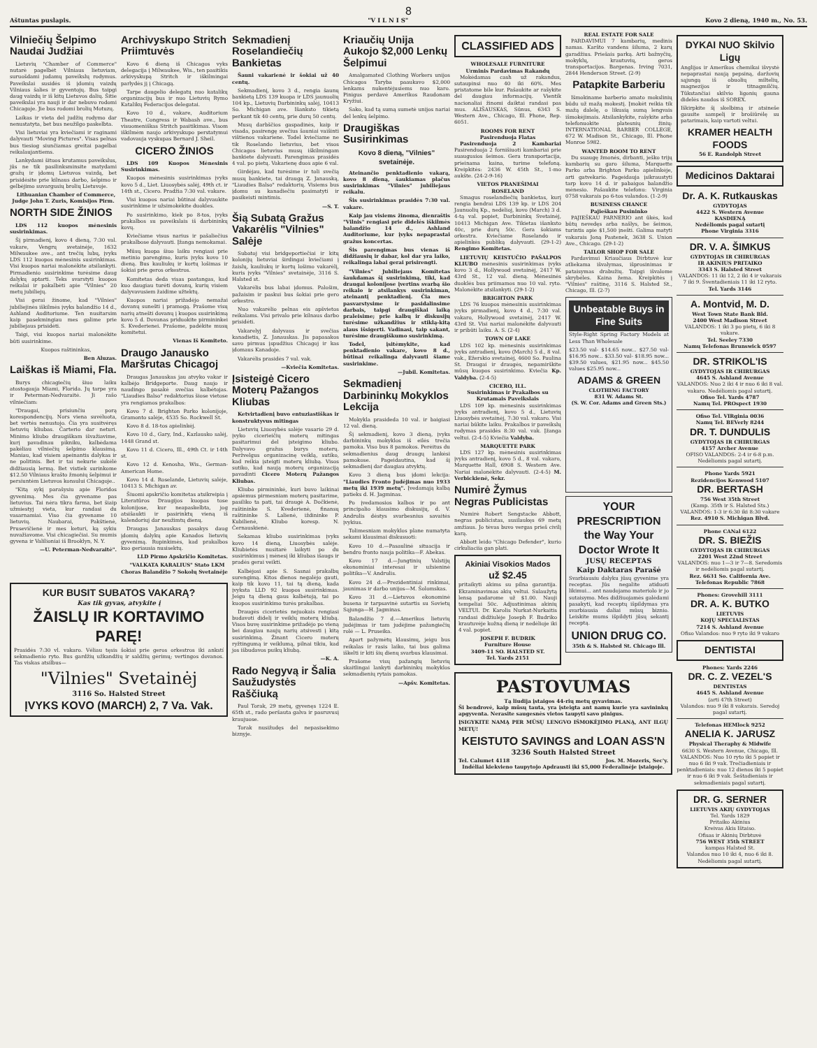8
Aštuntas puslapis. "V I L N I S" Kovo 2 dieną, 1940 m., No. 53.
Vilniečių Šelpimo Naudai Judžiai
Lietuvių "Chamber of Commerce" nutarė pagelbėt Vilniaus lietuviam, suruošdami judamų paveikslų rodymus. Paveikslai susidės iš įdomių vaizdų Vilniaus šalies ir gyventojų. Bus taipgi daug vaizdų ir iš kitų Lietuvos dalių. Šitie paveikslai yra nauji ir dar nebuvo rodomi Chicagoje. Jie bus rodomi brolių Motuzų.
Laikas ir vieta del judžių rodymo dar nenustatyta, bet bus neužilgo paskelbta.
Visi lietuviai yra kviečiami ir raginami dalyvauti "Moving Pictures". Visas pelnas bus tiesiog siunčiamas greitai pagelbai reikalaujantiems.
Lankydami šituos krutamus paveikslus, jūs ne tik pasilinksminsite matydami gražų ir įdomų Lietuvos vaizdą, bet prisidėsite prie kilnaus darbo, šelpimo ir gelbėjimo suvargusių brolių Lietuvoje.
Lithuanian Chamber of Commerce, Judge John T. Zuris, Komisijos Pirm.
NORTH SIDE ŽINIOS
LDS 112 kuopos mėnesinis susirinkimas.
Šį pirmadienį, kovo 4 dieną, 7:30 val. vakare, Vengrų svetainėje, 1632 Milwaukee ave., ant trečių lubų, įvyks LDS 112 kuopos mėnesinis susirinkimas. Visi kuopos nariai malonėkite atsilankyti. Pirmadienio susirinkime turėsime daug dalykų aptarti. Teks svarstyti kuopos reikalai ir pakalbėti apie "Vilnies" 20 metų jubiliejų.
Visi gerai žinome, kad "Vilnies" jubiliejinės iškilmės įvyks balandžio 14 d., Ashland Auditoriume. Ten nusitarsim kaip pasekmingiau mes galime prie jubiliejaus prisidėti.
Taigi, visi kuopos nariai malonėkite būti susirinkime.
Kuopos raštininkas,
Ben Aluzas.
Laiškas iš Miami, Fla.
Burys chicagiečių šiuo laiku atostogauja Miami, Florida. Jų tarpe yra ir Peterman-Nedvaraitė. Ji rašo vilniečiam:
"Draugai, prisiunčiu porą korespondencijų. Nors viena suvėluota, bet vertės nenustojo. Čia yra susitvėręs lietuvių kliubas. Čarterio dar neturi. Minimo kliubo draugiškam išvažiavime, kurį pavadinau pikniku, kalbėdama pakėliau vilniečių šelpimo klausimą. Maniau, kad visiem apeinantis dalykas ir ne politinis. Bet ir tai nekurie sukėlė didžiausią lermą. Bet vistiek surinkome $12.50 Vilniaus krašto žmonių šelpimui ir persiuntėm Lietuvos konsului Chicagoje..
"Kitą sykį parašysiu apie Floridos gyvenimą. Mes čia gyvename pas lietuvius. Tai nėra tikra farma, bet šiaip užmiestyj vieta, kur randasi du vasarnamiai. Viso čia gyvename 10 lietuvių. Naubarai, Pakštienė, Prusevičienė ir mes keturi, ką sykiu nuvažiavome. Visi chicagiečiai. Su mumis gyvena ir Valilioniai iš Brooklyn, N. Y.
—U. Peterman-Nedvaraitė".
Archivyskupo Stritch Priimtuvės
Kovo 6 dieną iš Chicagos vyks delegacija į Milwaukee, Wis., ten pasitikis arkivyskupą Stritch ir iškilmingai parlydės jį į Chicagą.
Tarpe daugelio delegatų nuo katalikų organizacijų bus ir nuo Lietuvių Rymo Katalikų Federacijos delegatai.
Kovo 10 d., vakare, Auditorium Theatre, Congress ir Wabash ave., bus visuomeniškas Stritch pasitikimas. Visom iškilmėm naujo arkivyskupo perstatymui vadovauja vyskupas Bernard J. Sheil.
CICERO ŽINIOS
LDS 109 Kuopos Mėnesinis Susirinkimas.
Kuopos mėnesinis susirinkimas įvyks kovo 5 d., Liet. Liuosybės salėj, 49th ct. ir 14th st., Cicero. Pradžia 7:30 val. vakare.
Visi kuopos nariai būtinai dalyvaukite susirinkime ir užsimokėkite duokles.
Po susirinkimo, kiek po 8-tos, įvyks prakalbos su paveikslais iš darbininkų kovų.
Kviečiame visus narius ir pašaliečius prakalbose dalyvauti. Įžanga nemokamai.
Mūsų kuopa šiuo laiku rengiasi prie metinio parengimo, kuris įvyks kovo 10 dieną. Bus kauliukų ir kortų lošimas ir šokiai prie geros orkestros.
Komitetas deda visas pastangas, kad kuo daugiau turėti dovanų, kurių visiem dalyvavusiem žaidime užtektų.
Kuopos nariai prižadėjo nemažai dovanų sunešti į pramogą. Prašome visų narių atnešti dovanų į kuopos susirinkimą kovo 5 d. Dovanas priduokite pirmininkei S. Kvederienei. Prašome, padėkite musų komitetui.
Vienas Iš Komiteto.
Draugo Janausko Maršrutas Chicagoj
Draugas Janauskas jau atvyko vakar ir kalbėjo Bridgeporte. Daug naujo ir naudingo pasakė svečias kalbėtojas. "Liaudies Balso" redaktorius šiose vietose yra rengiamos prakalbos:
Kovo 7 d. Brighton Parko kolonijoje, Gramonto salėje, 4535 So. Rockwell St.
Kovo 8 d. 18-tos apielinkėj.
Kovo 10 d., Gary, Ind., Kazlausko salėj, 1448 Grand st.
Kovo 11 d. Cicero, Ill., 49th Ct. ir 14th st.
Kovo 12 d. Kenosha, Wis., German-American Home.
Kovo 14 d. Roselande, Lietuvių salėje, 10413 S. Michigan av.
Šiuomi apskričio komitetas atsikreipia į Literatūros Draugijos kuopas tose kolonijose, kur neapaskelbta, jog atsišaukti ir pasirinktų vieną iš kalendoriuj dar neužimtų dienų.
Draugas Janauskas pasakys daug įdomių dalykų apie Kanados lietuvių gyvenimą. Rupinkimės, kad prakalbos kuo geriausia nusisektų.
LLD Pirmo Apskričio Komitetas.
"VALKATA KARALIUS" Stato LKM Choras Balandžio 7 Sokolų Svetainėje
KUR BUSIT SUBATOS VAKARĄ?
Kas tik gyvas, atvykite į
ŽAISLŲ IR KORTAVIMO PARĘ!
Prasidės 7:30 vl. vakaro. Vėliau tęsis šokiai prie geros orkestros iki ankstí sekmadienio ryto. Bus gardžių užkandžių ir saldžių gėrimų; vertingos dovanos. Tas viskas atsilbus—
"Vilnies" Svetainėj
3116 So. Halsted Street
ĮVYKS KOVO (MARCH) 2, 7 Va. Vak.
Sekmadienį Roselandiečių Bankietas
Šauni vakarienė ir šokiai už 40 centų.
Sekmadienį, kovo 3 d., rengia šaunų bankietą LDS 139 kuopa ir LDS jaunuolių 104 kp., Lietuvių Darbininkų salėj, 10413 So. Michigan ave. Išanksto tikietą perkant tik 40 centų, prie durų 50 centų.
Musų darbščios gaspadinės, kaip ir visada, pasirengę svečius šauniai vaišinti vištienos vakariene. Todel kviečiame ne tik Roselando lietuvius, bet visos Chicagos lietuvius musų iškilmingam bankiete dalyvauti. Parengimas prasidės 4 val. po pietų. Vakarienę duos apie 6 val.
Girdėjau, kad turėsime ir toli svečią musų bankiete, tai draugą Z. Janauską, "Liaudies Balso" redaktorių. Visiems bus įdomu su kanadiečiu pasimatyti ir pasikeisti mintimis.
—S. T.
Šią Subatą Gražus Vakarėlis "Vilnies" Salėje
Subatoj visi bridgeportiečiai ir kitų kolonijų lietuviai širdingai kviečiami į žaislų, kauliukų ir kortų lošimo vakarėlį, kuris įvyks "Vilnies" svetainėje, 3116 S. Halsted st.
Vakarėlis bus labai įdomus. Palošim, pažaisim ir paskui bus šokiai prie gero orkestro.
Nuo vakarėlio pelnas eis apšvietos reikalams. Visi privalo prie kilnaus darbo prisidėti.
Vakarelyj dalyvaus ir svečias kanadietis, Z. Janauskas. Jis papasakos savo pirmus įspudžius Chicagoj ir kas įdomaus Kanadoje.
Vakarėlis prasidės 7 val. vak.
—Kviečia Komitetas.
Įsisteigė Cicero Moterų Pažangos Kliubas
Ketvirtadienį buvo entuziastiškas ir konstruktyvus mitingas
Lietuvių Liuosybės salėje vasario 29 d. įvyko cicerieičių moterų mitingas pasitarimui del įsteigimo kliubo. Dalyvavo gražus burys moterų. Peržvelgus organizacinę veiklą, sutiko, kad reikia įsteigti moterų kliubą. Visos sutiko, kad naują moterų organizaciją pavadinti Cicero Moterų Pažangos Kliubas.
Kliubo pirmininkė, kuri buvo laikinai apsiėmus pirmesniam moterų pasitarime, pasiliko ta pati, tai draugė A. Dočkienė, raštininke S. Kvederienė, finansų raštininke S. Lalienė, iždininke P. Kubilienė, Kliubo koresp. N. Černauskienė.
Sekamas kliubo susirinkimas įvyks kovo 14 dieną, Liuosybės salėje. Kliubietės nusitarė laikyti po du susirinkimus į mėnesį iki kliubas išaugs ir pradės gerai veikti.
Kalbėjosi apie S. Sasnai prakalbų surengimą. Kitos dienos negalėjo gauti, kaip tik kovo 11, tai tą dieną, kada įvyksta LLD 92 kuopos susirinkimas. Jeigu tą dieną gaus kalbėtoją, tai po kuopos susirinkimo turės prakalbas.
Draugės cicerietės nejuokais rengiasi budavoti didelį ir veiklų moterų kliubą. Visos buvę susirinkime prižadėjo po vieną bei daugiau naujų narių atsivesti į kitą susirinkimą. Žinant Cicero moterų ryžtingumą ir veiklumą, pilnai tikiu, kad jos išbudavos puikų kliubą.
—K. A.
Rado Negyvą ir Šalia Saužudystės Raščiuką
Paul Torak, 29 metų, gyvenęs 1224 E. 65th st., rado peršauta galva ir pasruvusį kraujuose.
Torak nusižudęs del nepasisekimo biznyje.
Kriaučių Unija Aukojo $2,000 Lenkų Šelpimui
Amalgamated Clothing Workers unijos Chicagos Taryba paaukavo $2,000 lenkams nukentėjusiems nuo karo. Pinigus perdavė Amerikos Raudonam Kryžiui.
Sako, kad tą sumą sumetė unijos nariai del lenkų šelpimo.
Draugiškas Susirinkimas
Kovo 8 dieną, "Vilnies" svetainėje.
Ateinančio penktadienio vakarą, kovo 8 dieną, šaukiamas plačus susirinkimas "Vilnies" jubiliejaus reikalu.
Šis susirinkimas prasidės 7:30 val. vakare.
Kaip jau visiems žinoma, dienraštis "Vilnis" rengiasi prie didelės iškilmės balandžio 14 d., Ashland Auditoriume, kur įvyks nepaprastai gražus koncertas.
Šis parengimas bus vienas iš didžiausių ir dabar, kol dar yra laiko, reikalinga labai gerai prisirengti.
"Vilnies" Jubiliejaus Komitetas šaukdamas šį susirinkimą, tiki, kad draugai kolonijose įvertins svarbą šio reikalo ir atsilankys susirinkiman, ateinantį penktadienį. Čia mes pasvarstysime ir pasidalinsime darbais, taipgi draugiškai laiką praleisime; prie kalbų ir diskusijų turėsime užkandžius ir stiklą-kitą alaus išsigerti. Vadinasi, taip sakant, turėsime draugiškumo susirinkimą.
Todel, įsitėmykite, kad penktadienio vakare, kovo 8 d., būtinai reikalinga dalyvauti šiame susirinkime.
—Jubil. Komitetas.
Sekmadienį Darbininkų Mokyklos Lekcija
Mokykla prasideda 10 val. ir baigiasi 12 val. dieną.
Šį sekmadienį, kovo 3 dieną, įvyks darbininkų mokyklos iš eilės trečia pamoka. Viso bus 8 pamokos. Perėitus du sekmadienius daug draugų lankėsi pamokose. Pageidautina, kad šį sekmadienį dar daugiau atvyktų.
Kovo 3 dieną bus įdomi lekcija: "Liaudies Fronto Judėjimas nuo 1933 metų iki 1939 metų". Įvedamąją kalbą patieks d. H. Jagminas.
Po įvedamosios kalbos ir po ant principalio klausimo diskusijų, d. V. Andrulis dėstys svarbesnius savaitės įvykius.
Tolimesniam mokyklos plane numatyta sekami klausimai diskusuoti:
Kovo 10 d.—Pasaulinė situacija ir bendro fronto nauja politika—F. Abekas.
Kovo 17 d.—Jungtinių Valstijų ekonominiai interesai ir užsieninė politika—V. Andrulis.
Kovo 24 d.—Prezidentiniai rinkimai, jaunimas ir darbo unijos—M. Šolomskas.
Kovo 31 d.—Lietuvos ekonominė busena ir tarpsavinė sutartis su Sovietų Sąjunga—H. Jagminas.
Balandžio 7 d.—Amerikos lietuvių judėjimas ir tam judėjime pažangiečių rolė — L. Pruseika.
Apart pažymėtų klausimų, jeigu bus reikalas ir rasis laiko, tai bus galima iškelti ir kiti šių dienų svarbus klausimai.
Prašome visų pažangių lietuvių skaitlingai lankyti darbininkų mokyklos sekmadienių rytais pamokas.
—Apšv. Komitetas.
CLASSIFIED ADS
WHOLESALE FURNITURE
Urminis Pardavimas Rakandų
Mokėdamas cash už rakandus, sutaupinsi nuo 40 iki 60%. Mes pristatome bile kur. Pašaukite ar rašykite del daugiau informacijų. Vientik nacionaliai žinomi daiktai randasi pas mus. ALIŠAUSKAS, Sūnus, 6343 S. Western Ave., Chicago, Ill. Phone, Rep. 6051.
ROOMS FOR RENT
Pasirenduoja Flatas
Pasirenduoja 2 Kambariai Pasirenduoja 2 fornišiuoti kambariai prie suaugusios šeimos. Gera transportacija, prieinama kaina, turime telefoną. Kreipkitės: 2436 W. 45th St., 1-mo aukšte. (24-2-9-16)
VIETOS PRANEŠIMAI
ROSELAND
Smagus roselandiečių bankietas, kurį rengia bendrai LDS 139 kp. ir LDS 204 Jaunuolių Kp., nedėlioj, kovo (March) 3 d. 4-tą val. popiet, Darbininkų Svetainėj, 10413 Michigan Ave. Tikietas išanksto 40c, prie durų 50c. Gera šokiams orkestra. Kviečiame Roselando ir apielinkės publiką dalyvauti. (29-1-2) Rengimo Komitetas.
LIETUVIŲ KEISTUČIO PAŠALPOS KLIUBO mėnesinis susirinkimas įvyks kovo 3 d., Hollywood svetainėj, 2417 W. 43rd St., 12 val. dieną. Mėnesinės duoklės bus priimamos nuo 10 val. ryto. Malonėkite atsilankyti. (29-1-2)
BRIGHTON PARK
LDS 76 kuopos mėnesinis susirinkimas įvyks pirmadienį, kovo 4 d., 7:30 val. vakaro, Hollywood svetainėj, 2417 W. 43rd St. Visi nariai malonėkite dalyvauti ir pribūti laiku. A. S. (2-4)
TOWN OF LAKE
LDS 102 kp. mėnesinis susirinkimas įvyks antradienį, kovo (March) 5 d., 8 val. vak., Ežerskio svetainėj, 4600 So. Paulina St. Draugai ir draugės, nepamirškite mūsų kuopos susirinkimo. Kviečia Kp. Valdyba. (2-4-5)
CICERO, ILL.
Susirinkimas ir Prakalbos su Krutamais Paveikslais
LDS 109 kp. mėnesinis susirinkimas įvyks antradienį, kovo 5 d., Lietuvių Liuosybės svetainėj, 7:30 val. vakaro. Visi nariai būkite laiku. Prakalbos ir paveikslų rodymas prasidės 8:30 val. vak. Įžanga veltui. (2-4-5) Kviečia Valdyba.
MARQUETTE PARK
LDS 127 kp. mėnesinis susirinkimas įvyks antradienį, kovo 5 d., 8 val. vakaro, Marquette Hall, 6908 S. Western Ave. Nariai malonėkite dalyvauti. (2-4-5) M. Verbickienė, Sekr.
Numirė Žymus Negras Publicistas
Numirė Robert Sengstacke Abbott, negras publicistas, susilaukęs 69 metų amžiaus. Jo tėvas buvo vergas prieš civilį karą.
Abbott leido "Chicago Defender", kurio cirkuliaciia gan plati.
Akiniai Visokios Mados
už $2.45
pritaikyti akims su pilna garantija. Ekzaminavimas akių veltui. Sulaužytą lensą padarome už $1.00. Nauji tempeliai 50c. Adjustinimas akinių VELTUI. Dr. Karolis Nurkat-Nurkaitis randasi didžiulėje Joseph F. Budriko krautuvėje kožną dieną ir nedėlioje iki 4 val. popiet.
JOSEPH F. BUDRIK
Furniture House
3409-11 SO. HALSTED ST.
Tel. Yards 2151
REAL ESTATE FOR SALE
PARDAVIMUI 7 kambarių, medinis namas. Karšto vandens šiluma, 2 karų garadžius. Priešais parką. Arti bažnyčių, mokyklų, krautuvių, geros transportacijos. Bargenas. Irving 7031, 2844 Henderson Street. (2-9)
Patapkite Barberiu
Išmokiname barberio amato mokslinių būdu už mažą mokestį. Įmokėt reikia tik mažą dalelę, o likusią sumą lengvais išmokėjimais. Atsilankykite, rašykite arba telefonuokite platesnių žinių: INTERNATIONAL BARBER COLLEGE, 672 W. Madison St., Chicago, Ill. Phone Monroe 5982.
WANTED ROOM TO RENT
Du suaugę žmonės, dirbanti, ješko trijų kambarių su garo šiluma, Marquette Parko arba Brighton Parko apielinkėje, arti gatvekario. Pageidauja įsikraustyti tarp kovo 14 d. ir pabaigos balandžio mėnesio. Pašaukite telefonu: Virginia 0758 vakarais po 6-tos valandos. (1-2-9)
BUSINESS CHANCE
Pajieškau Pusininko
PAJIEŠKAU PARNERIO ant ūkės, kad būtų nevedęs arba našlys, be šeimos, turintis apie $1,500 įnešti. Galima matyti vakarais Joną Pastenek, 3638 S. Union Ave., Chicago. (29-1-2)
TAILOR SHOP FOR SALE
Pardavimui Kriaučiaus Dirbtuvė kur atliekama išvalymas, išprosinimas ir pataisymas drabužių. Taipgi išvalome skrybėles. Kaina žema. Kreipkitės į "Vilnies" raštinę, 3116 S. Halsted St., Chicago, Ill. (2-7)
Unbeatable Buys in Fine Suits
Style-Right Spring Factory Models at Less Than Wholesale
$23.50 val- $14.65 now... $27.50 val- $16.95 now... $33.50 val- $18.95 now... $39.50 values, $21.95 now... $45.50 values $25.95 now...
ADAMS & GREEN
CLOTHING FACTORY
831 W. Adams St.
(S. W. Cor. Adams and Green Sts.)
YOUR PRESCRIPTION the Way Your Doctor Wrote It
JUSŲ RECEPTAS
Kaip Daktaras Parašė
Svarbiausiu dalyku jūsų gyvenime yra receptas. Jūs negalite atiduoti likimui... ant naudojamo materiolo ir jo sutaisymo. Mes didžiuojamės galėdami pasakyti, kad receptų išpildymas yra svarbiausia daliai mūsų biznio. Leiskite mums išpildyti jūsų sekantį receptą.
UNION DRUG CO.
35th & S. Halsted St. Chicago Ill.
PASTOVUMAS
Tą liudija įstaigos 44-rių metų gyvavimas.
Ši bendrovė, kaip mūsų tauta, yra įsteigta ant namų kurie yra savininkų apgyventa. Nerasite saugesnės vietos taupyti savo pinigus.
ĮSIGYKITE NAMĄ PER MŪSŲ LENGVO IŠMOKĖJIMO PLANĄ, ANT ILGŲ METŲ!
KEISTUTO SAVINGS and LOAN ASS'N
3236 South Halsted Street
Tel. Calumet 4118 Jos. M. Mozeris, Sec'y.
Indėliai kiekvieno taupytojo Apdrausti iki $5,000 Federalinėje įstaigoje.
DYKAI NUO Skilvio Ligų
Anglijos ir Amerikos chemikai išvystė nepaprastai naują pepsiną, daržovių sąjungą iš obuolių miltelių, magnezijos ir titnagmilčių. Tūkstančiai skilvio ligonių gauna didelės naudos iš SOREX.
Iškirpkite šį skelbimą ir atsineše gausite sampelį ir brošiūrėlę su patarimais, kaip vartoti veltui.
KRAMER HEALTH FOODS
56 E. Randolph Street
Medicinos Daktarai
Dr. A. K. Rutkauskas
GYDYTOJAS
4422 S. Western Avenue
KASDIENĄ
Nedėliomis pagal sutartį
Phone Virginia 3316
DR. V. A. ŠIMKUS
GYDYTOJAS IR CHIRURGAS
IR AKINIUS PRITAIKO
3343 S. Halsted Street
VALANDOS: 11 iki 12, 2 iki 4 ir vakarais 7 iki 9. Šventadieniais 11 iki 12 ryto.
Tel. Yards 3146
A. Montvid, M. D.
West Town State Bank Bld.
2400 West Madison Street
VALANDOS: 1 iki 3 po pietų, 6 iki 8 vakare.
Tel. Seeley 7330
Namų Telefonas Brunswick 0597
DR. STRIKOL'IS
GYDYTOJAS IR CHIRURGAS
4645 S. Ashland Avenue
VALANDOS: Nuo 2 iki 4 ir nuo 6 iki 8 val. vakaro. Nedėliomis pagal sutartį.
Ofiso Tel. Yards 4787
Namų Tel. PROspect 1930
Ofiso Tel. VIRginia 0036
Namų Tel. BEVerly 8244
DR. T. DUNDULIS
GYDYTOJAS IR CHIRURGAS
4157 Archer Avenue
OFISO VALANDOS: 2-4 ir 6-8 p.m. Nedėliomis pagal sutartį.
Phone Yards 5921
Rezidencijos Kenwood 5107
DR. BERTASH
756 West 35th Street
(Kamp. 35th ir S. Halsted Sts.) VALANDOS: 1-3 ir 6:30 iki 8:30 vakare
Rez. 4910 S. Michigan Blvd.
Phone CANal 6122
DR. S. BIEŽIS
GYDYTOJAS IR CHIRURGAS
2201 West 22nd Street
VALANDOS: nuo 1—3 ir 7—8. Seredomis ir nedėliomis pagal sutartį.
Rez. 6631 So. California Ave.
Telefonas Republic 7868
Phones: Grovehill 3111
DR. A. K. BUTKO
LIETUVIS
KOJŲ SPECIALISTAS
7214 S. Ashland Avenue
Ofiso Valandos: nuo 9 ryto iki 9 vakaro
DENTISTAI
Phones: Yards 2246
DR. C. Z. VEZEL'S
DENTISTAS
4645 S. Ashland Avenue
(arti 47th Street)
Valandos: nuo 9 iki 8 vakarais. Seredoj pagal sutartį.
Telefonas HEMlock 9252
ANELIA K. JARUSZ
Physical Theraphy & Midwife
6630 S. Western Avenue, Chicago, Ill.
VALANDOS: Nuo 10 ryto iki 5 popiet ir nuo 6 iki 9 vak. Trečiadieniais ir penktadieniais: nuo 12 dienos iki 5 popiet ir nuo 6 iki 9 vak. Šeštadieniais ir sekmadieniais pagal sutartį.
DR. G. SERNER
LIETUVIS AKIŲ GYDYTOJAS
Tel. Yards 1829
Pritaiko Akinius
Kreivas Akis Ištaiso.
Ofisas ir Akinių Dirbtuvė
756 WEST 35th STREET
kampas Halsted St.
Valandos nuo 10 iki 4, nuo 6 iki 8. Nedėliomis pagal sutartį.